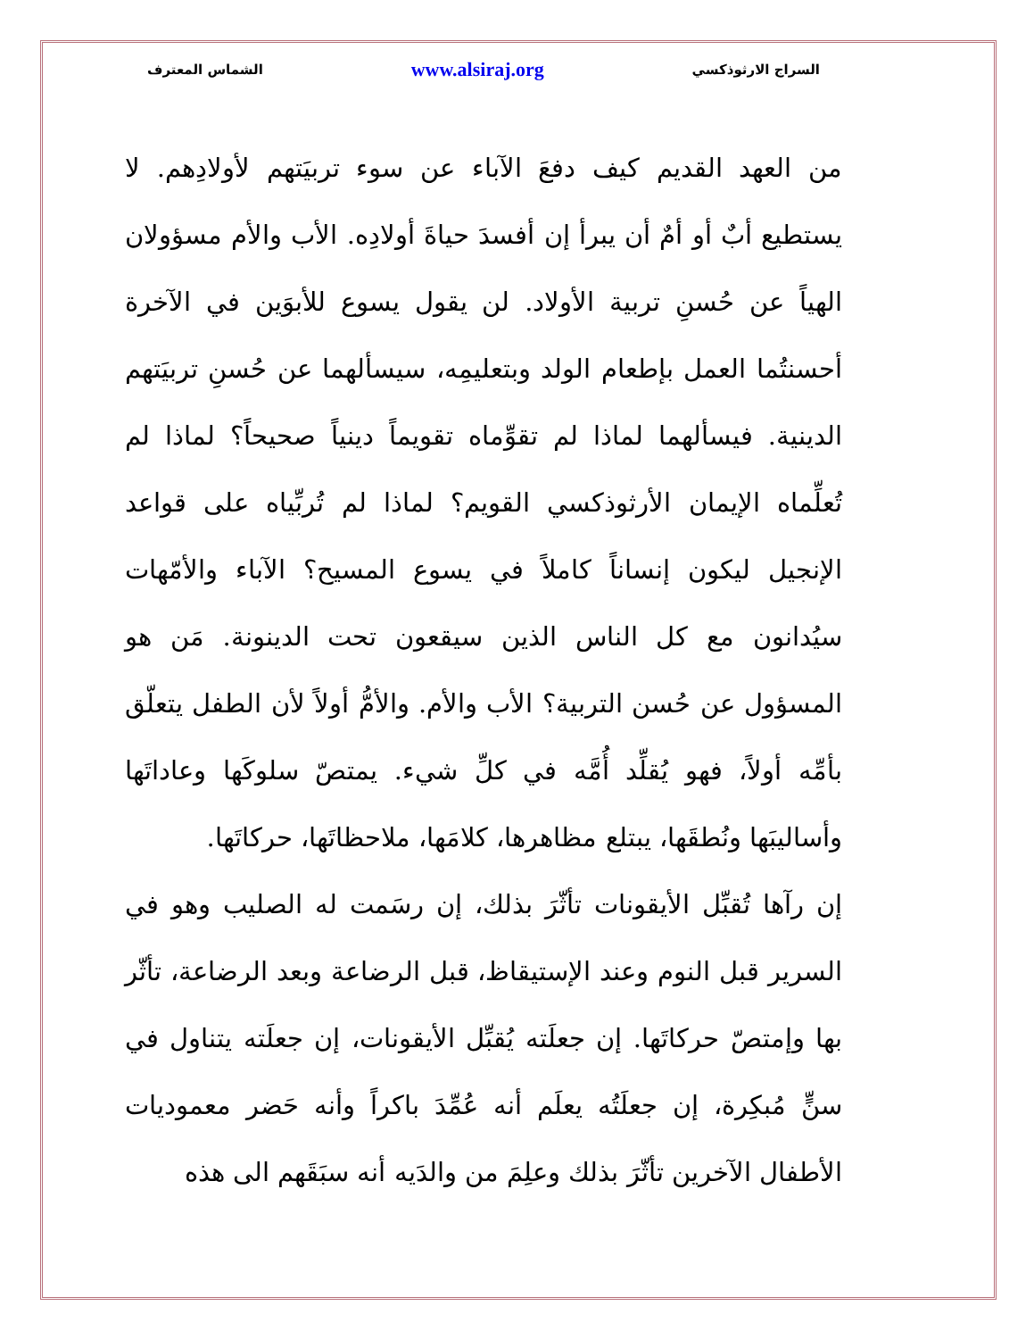السراج الارثوذكسي www.alsiraj.org الشماس المعترف
من العهد القديم كيف دفعَ الآباء عن سوء تربيَتهم لأولادِهم. لا يستطيع أبٌ أو أمٌ أن يبرأ إن أفسدَ حياةَ أولادِه. الأب والأم مسؤولان الهياً عن حُسنِ تربية الأولاد. لن يقول يسوع للأبوَين في الآخرة أحسنتُما العمل بإطعام الولد وبتعليمِه، سيسألهما عن حُسنِ تربيَتهم الدينية. فيسألهما لماذا لم تقوِّماه تقويماً دينياً صحيحاً؟ لماذا لم تُعلِّماه الإيمان الأرثوذكسي القويم؟ لماذا لم تُربِّياه على قواعد الإنجيل ليكون إنساناً كاملاً في يسوع المسيح؟ الآباء والأمّهات سيُدانون مع كل الناس الذين سيقعون تحت الدينونة. مَن هو المسؤول عن حُسن التربية؟ الأب والأم. والأمُّ أولاً لأن الطفل يتعلّق بأمِّه أولاً، فهو يُقلِّد أُمَّه في كلِّ شيء. يمتصّ سلوكَها وعاداتَها وأساليبَها ونُطقَها، يبتلع مظاهرها، كلامَها، ملاحظاتَها، حركاتَها.
إن رآها تُقبِّل الأيقونات تأثّرَ بذلك، إن رسَمت له الصليب وهو في السرير قبل النوم وعند الإستيقاظ، قبل الرضاعة وبعد الرضاعة، تأثّر بها وإمتصّ حركاتَها. إن جعلَته يُقبِّل الأيقونات، إن جعلَته يتناول في سنٍّ مُبكِرة، إن جعلَتُه يعلَم أنه عُمِّدَ باكراً وأنه حَضر معموديات الأطفال الآخرين تأثّرَ بذلك وعلِمَ من والدَيه أنه سبَقَهم الى هذه